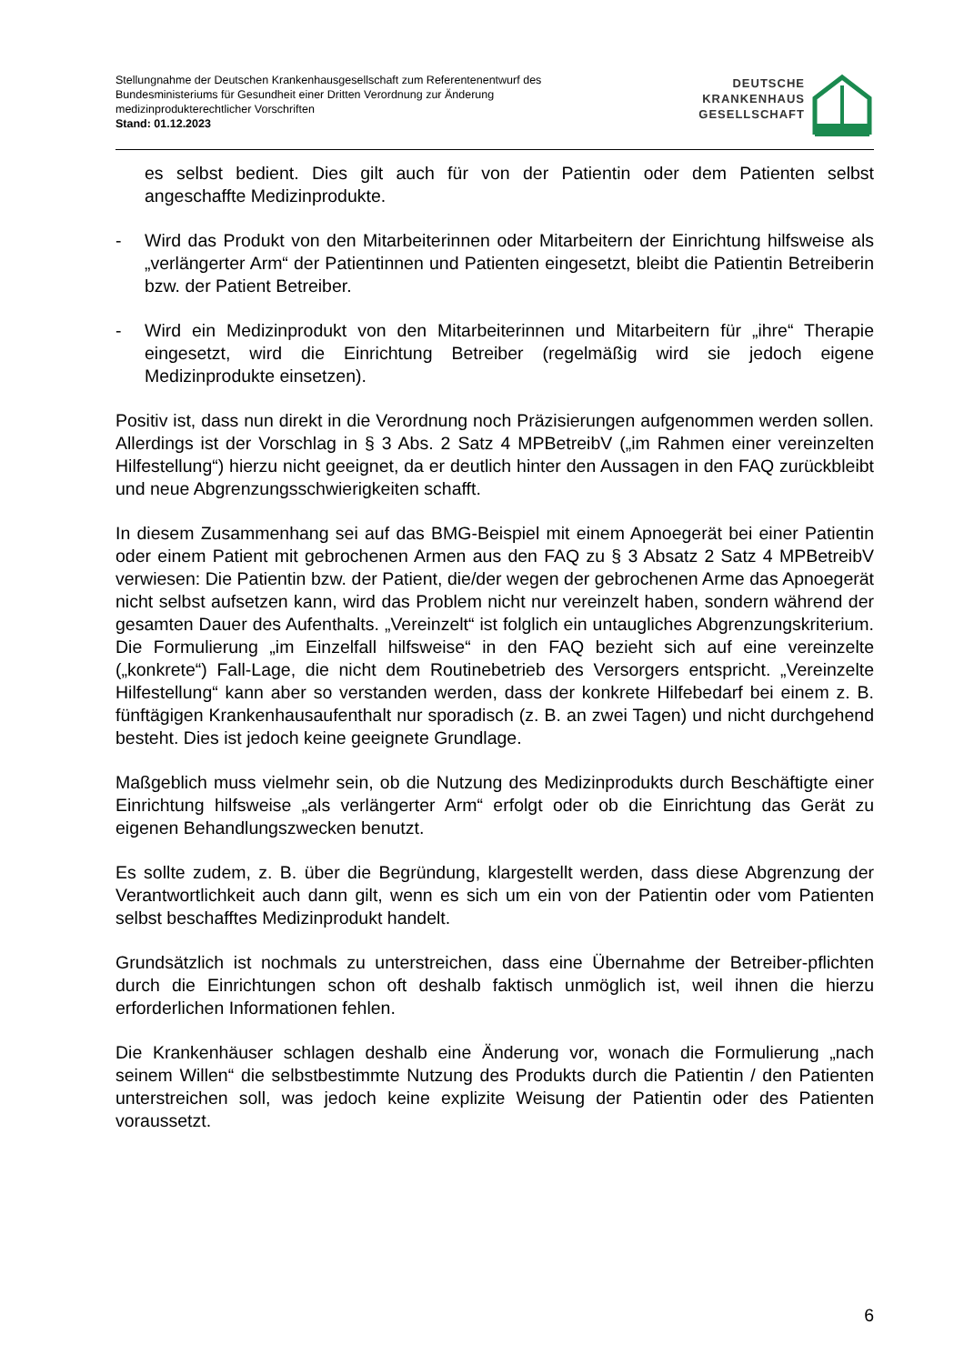Stellungnahme der Deutschen Krankenhausgesellschaft zum Referentenentwurf des
Bundesministeriums für Gesundheit einer Dritten Verordnung zur Änderung
medizinprodukterechtlicher Vorschriften
Stand: 01.12.2023
DEUTSCHE
KRANKENHAUS
GESELLSCHAFT
es selbst bedient. Dies gilt auch für von der Patientin oder dem Patienten selbst angeschaffte Medizinprodukte.
- Wird das Produkt von den Mitarbeiterinnen oder Mitarbeitern der Einrichtung hilfsweise als „verlängerter Arm“ der Patientinnen und Patienten eingesetzt, bleibt die Patientin Betreiberin bzw. der Patient Betreiber.
- Wird ein Medizinprodukt von den Mitarbeiterinnen und Mitarbeitern für „ihre“ Therapie eingesetzt, wird die Einrichtung Betreiber (regelmäßig wird sie jedoch eigene Medizinprodukte einsetzen).
Positiv ist, dass nun direkt in die Verordnung noch Präzisierungen aufgenommen werden sollen. Allerdings ist der Vorschlag in § 3 Abs. 2 Satz 4 MPBetreibV („im Rahmen einer vereinzelten Hilfestellung“) hierzu nicht geeignet, da er deutlich hinter den Aussagen in den FAQ zurückbleibt und neue Abgrenzungsschwierigkeiten schafft.
In diesem Zusammenhang sei auf das BMG-Beispiel mit einem Apnoegerät bei einer Patientin oder einem Patient mit gebrochenen Armen aus den FAQ zu § 3 Absatz 2 Satz 4 MPBetreibV verwiesen: Die Patientin bzw. der Patient, die/der wegen der gebrochenen Arme das Apnoegerät nicht selbst aufsetzen kann, wird das Problem nicht nur vereinzelt haben, sondern während der gesamten Dauer des Aufenthalts. „Vereinzelt“ ist folglich ein untaugliches Abgrenzungskriterium. Die Formulierung „im Einzelfall hilfsweise“ in den FAQ bezieht sich auf eine vereinzelte („konkrete“) Fall-Lage, die nicht dem Routinebetrieb des Versorgers entspricht. „Vereinzelte Hilfestellung“ kann aber so verstanden werden, dass der konkrete Hilfebedarf bei einem z. B. fünftägigen Krankenhausaufenthalt nur sporadisch (z. B. an zwei Tagen) und nicht durchgehend besteht. Dies ist jedoch keine geeignete Grundlage.
Maßgeblich muss vielmehr sein, ob die Nutzung des Medizinprodukts durch Beschäftigte einer Einrichtung hilfsweise „als verlängerter Arm“ erfolgt oder ob die Einrichtung das Gerät zu eigenen Behandlungszwecken benutzt.
Es sollte zudem, z. B. über die Begründung, klargestellt werden, dass diese Abgrenzung der Verantwortlichkeit auch dann gilt, wenn es sich um ein von der Patientin oder vom Patienten selbst beschafftes Medizinprodukt handelt.
Grundsätzlich ist nochmals zu unterstreichen, dass eine Übernahme der Betreiber-pflichten durch die Einrichtungen schon oft deshalb faktisch unmöglich ist, weil ihnen die hierzu erforderlichen Informationen fehlen.
Die Krankenhäuser schlagen deshalb eine Änderung vor, wonach die Formulierung „nach seinem Willen“ die selbstbestimmte Nutzung des Produkts durch die Patientin / den Patienten unterstreichen soll, was jedoch keine explizite Weisung der Patientin oder des Patienten voraussetzt.
6